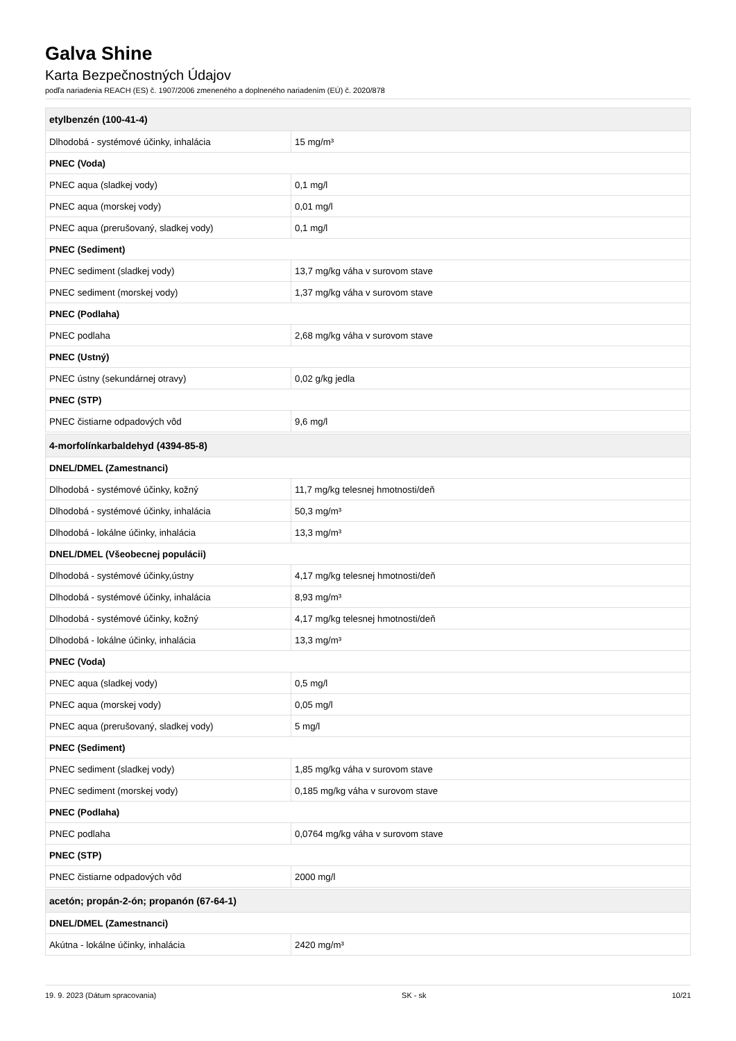Galva Shine
Karta Bezpečnostných Údajov
podľa nariadenia REACH (ES) č. 1907/2006 zmeneného a doplneného nariadením (EÚ) č. 2020/878
| etylbenzén (100-41-4) | |
| --- | --- |
| Dlhodobá - systémové účinky, inhalácia | 15 mg/m³ |
| PNEC (Voda) | |
| PNEC aqua (sladkej vody) | 0,1 mg/l |
| PNEC aqua (morskej vody) | 0,01 mg/l |
| PNEC aqua (prerušovaný, sladkej vody) | 0,1 mg/l |
| PNEC (Sediment) | |
| PNEC sediment (sladkej vody) | 13,7 mg/kg váha v surovom stave |
| PNEC sediment (morskej vody) | 1,37 mg/kg váha v surovom stave |
| PNEC (Podlaha) | |
| PNEC podlaha | 2,68 mg/kg váha v surovom stave |
| PNEC (Ustný) | |
| PNEC ústny (sekundárnej otravy) | 0,02 g/kg jedla |
| PNEC (STP) | |
| PNEC čistiarne odpadových vôd | 9,6 mg/l |
| 4-morfolínkarbaldehyd (4394-85-8) | |
| DNEL/DMEL (Zamestnanci) | |
| Dlhodobá - systémové účinky, kožný | 11,7 mg/kg telesnej hmotnosti/deň |
| Dlhodobá - systémové účinky, inhalácia | 50,3 mg/m³ |
| Dlhodobá - lokálne účinky, inhalácia | 13,3 mg/m³ |
| DNEL/DMEL (Všeobecnej populácii) | |
| Dlhodobá - systémové účinky,ústny | 4,17 mg/kg telesnej hmotnosti/deň |
| Dlhodobá - systémové účinky, inhalácia | 8,93 mg/m³ |
| Dlhodobá - systémové účinky, kožný | 4,17 mg/kg telesnej hmotnosti/deň |
| Dlhodobá - lokálne účinky, inhalácia | 13,3 mg/m³ |
| PNEC (Voda) | |
| PNEC aqua (sladkej vody) | 0,5 mg/l |
| PNEC aqua (morskej vody) | 0,05 mg/l |
| PNEC aqua (prerušovaný, sladkej vody) | 5 mg/l |
| PNEC (Sediment) | |
| PNEC sediment (sladkej vody) | 1,85 mg/kg váha v surovom stave |
| PNEC sediment (morskej vody) | 0,185 mg/kg váha v surovom stave |
| PNEC (Podlaha) | |
| PNEC podlaha | 0,0764 mg/kg váha v surovom stave |
| PNEC (STP) | |
| PNEC čistiarne odpadových vôd | 2000 mg/l |
| acetón; propán-2-ón; propanón (67-64-1) | |
| DNEL/DMEL (Zamestnanci) | |
| Akútna - lokálne účinky, inhalácia | 2420 mg/m³ |
19. 9. 2023 (Dátum spracovania) SK - sk 10/21